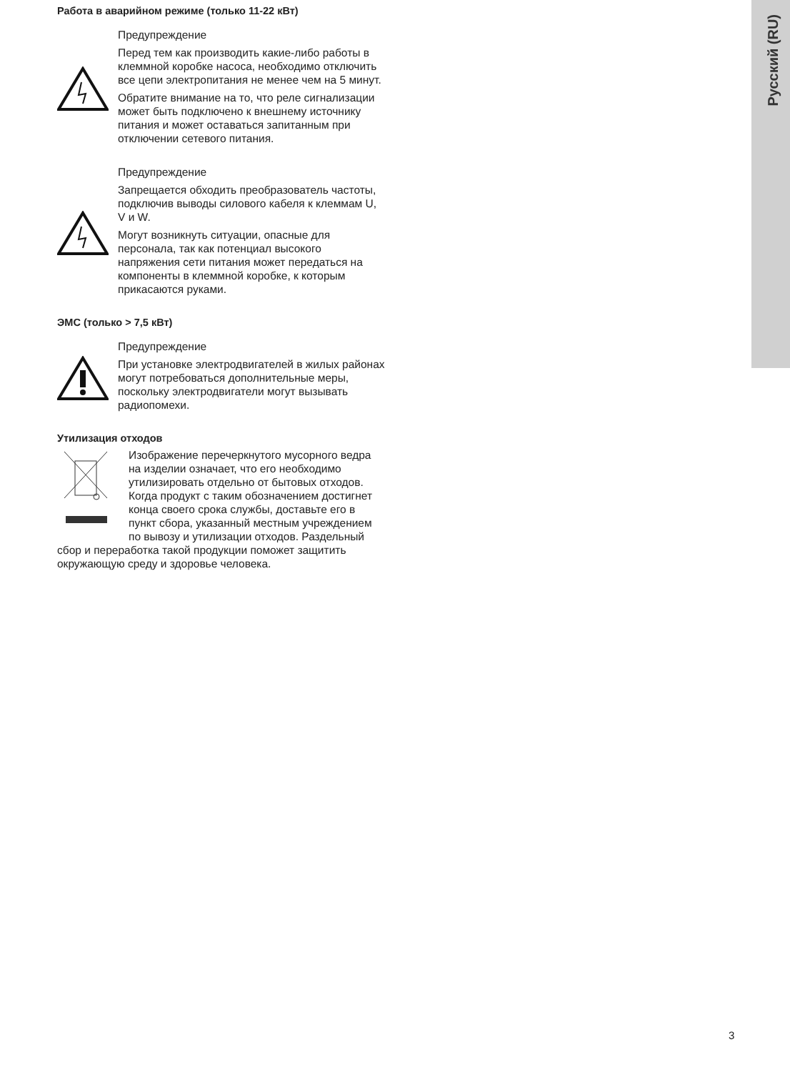Русский (RU)
Работа в аварийном режиме (только 11-22 кВт)
Предупреждение
Перед тем как производить какие-либо работы в клеммной коробке насоса, необходимо отключить все цепи электропитания не менее чем на 5 минут.
Обратите внимание на то, что реле сигнализации может быть подключено к внешнему источнику питания и может оставаться запитанным при отключении сетевого питания.
Предупреждение
Запрещается обходить преобразователь частоты, подключив выводы силового кабеля к клеммам U, V и W.
Могут возникнуть ситуации, опасные для персонала, так как потенциал высокого напряжения сети питания может передаться на компоненты в клеммной коробке, к которым прикасаются руками.
ЭМС (только > 7,5 кВт)
Предупреждение
При установке электродвигателей в жилых районах могут потребоваться дополнительные меры, поскольку электродвигатели могут вызывать радиопомехи.
Утилизация отходов
Изображение перечеркнутого мусорного ведра на изделии означает, что его необходимо утилизировать отдельно от бытовых отходов. Когда продукт с таким обозначением достигнет конца своего срока службы, доставьте его в пункт сбора, указанный местным учреждением по вывозу и утилизации отходов. Раздельный сбор и переработка такой продукции поможет защитить окружающую среду и здоровье человека.
3